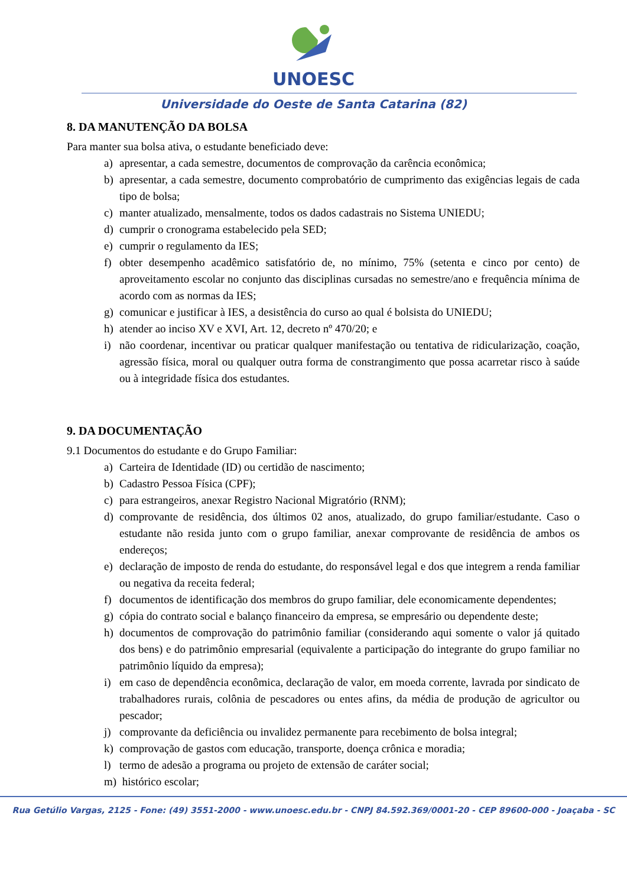UNOESC
Universidade do Oeste de Santa Catarina (82)
8. DA MANUTENÇÃO DA BOLSA
Para manter sua bolsa ativa, o estudante beneficiado deve:
a) apresentar, a cada semestre, documentos de comprovação da carência econômica;
b) apresentar, a cada semestre, documento comprobatório de cumprimento das exigências legais de cada tipo de bolsa;
c) manter atualizado, mensalmente, todos os dados cadastrais no Sistema UNIEDU;
d) cumprir o cronograma estabelecido pela SED;
e) cumprir o regulamento da IES;
f) obter desempenho acadêmico satisfatório de, no mínimo, 75% (setenta e cinco por cento) de aproveitamento escolar no conjunto das disciplinas cursadas no semestre/ano e frequência mínima de acordo com as normas da IES;
g) comunicar e justificar à IES, a desistência do curso ao qual é bolsista do UNIEDU;
h) atender ao inciso XV e XVI, Art. 12, decreto nº 470/20; e
i) não coordenar, incentivar ou praticar qualquer manifestação ou tentativa de ridicularização, coação, agressão física, moral ou qualquer outra forma de constrangimento que possa acarretar risco à saúde ou à integridade física dos estudantes.
9. DA DOCUMENTAÇÃO
9.1 Documentos do estudante e do Grupo Familiar:
a) Carteira de Identidade (ID) ou certidão de nascimento;
b) Cadastro Pessoa Física (CPF);
c) para estrangeiros, anexar Registro Nacional Migratório (RNM);
d) comprovante de residência, dos últimos 02 anos, atualizado, do grupo familiar/estudante. Caso o estudante não resida junto com o grupo familiar, anexar comprovante de residência de ambos os endereços;
e) declaração de imposto de renda do estudante, do responsável legal e dos que integrem a renda familiar ou negativa da receita federal;
f) documentos de identificação dos membros do grupo familiar, dele economicamente dependentes;
g) cópia do contrato social e balanço financeiro da empresa, se empresário ou dependente deste;
h) documentos de comprovação do patrimônio familiar (considerando aqui somente o valor já quitado dos bens) e do patrimônio empresarial (equivalente a participação do integrante do grupo familiar no patrimônio líquido da empresa);
i) em caso de dependência econômica, declaração de valor, em moeda corrente, lavrada por sindicato de trabalhadores rurais, colônia de pescadores ou entes afins, da média de produção de agricultor ou pescador;
j) comprovante da deficiência ou invalidez permanente para recebimento de bolsa integral;
k) comprovação de gastos com educação, transporte, doença crônica e moradia;
l) termo de adesão a programa ou projeto de extensão de caráter social;
m) histórico escolar;
Rua Getúlio Vargas, 2125 - Fone: (49) 3551-2000 - www.unoesc.edu.br - CNPJ 84.592.369/0001-20 - CEP 89600-000 - Joaçaba - SC